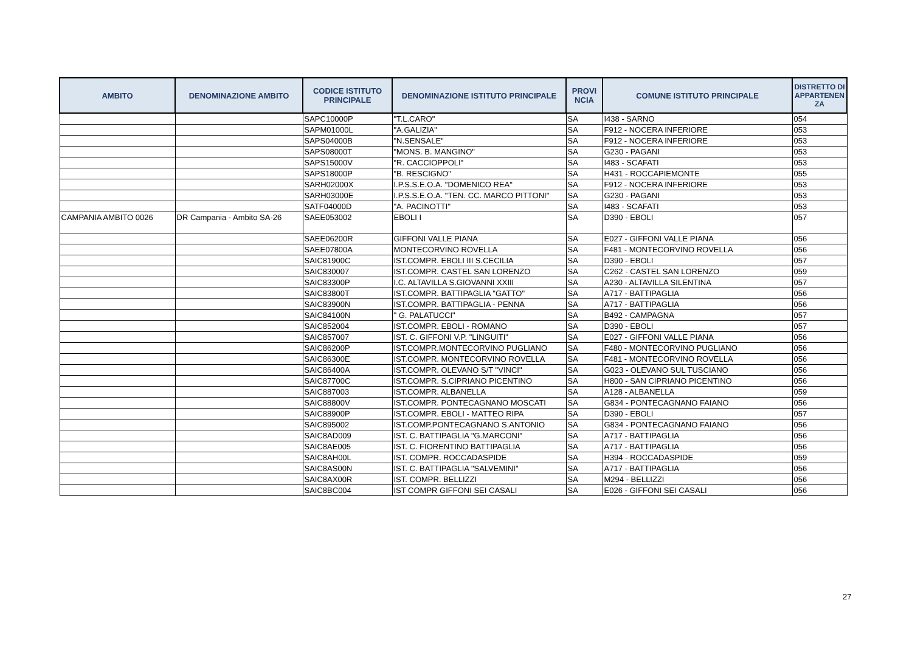| AMBITO | DENOMINAZIONE AMBITO | CODICE ISTITUTO PRINCIPALE | DENOMINAZIONE ISTITUTO PRINCIPALE | PROVI NCIA | COMUNE ISTITUTO PRINCIPALE | DISTRETTO DI APPARTENEN ZA |
| --- | --- | --- | --- | --- | --- | --- |
| | | SAPC10000P | "T.L.CARO" | SA | I438 - SARNO | 054 |
| | | SAPM01000L | "A.GALIZIA" | SA | F912 - NOCERA INFERIORE | 053 |
| | | SAPS04000B | "N.SENSALE" | SA | F912 - NOCERA INFERIORE | 053 |
| | | SAPS08000T | "MONS. B. MANGINO" | SA | G230 - PAGANI | 053 |
| | | SAPS15000V | "R. CACCIOPPOLI" | SA | I483 - SCAFATI | 053 |
| | | SAPS18000P | "B. RESCIGNO" | SA | H431 - ROCCAPIEMONTE | 055 |
| | | SARH02000X | I.P.S.S.E.O.A. "DOMENICO REA" | SA | F912 - NOCERA INFERIORE | 053 |
| | | SARH03000E | I.P.S.S.E.O.A. "TEN. CC. MARCO PITTONI" | SA | G230 - PAGANI | 053 |
| | | SATF04000D | "A. PACINOTTI" | SA | I483 - SCAFATI | 053 |
| CAMPANIA AMBITO 0026 | DR Campania - Ambito SA-26 | SAEE053002 | EBOLI I | SA | D390 - EBOLI | 057 |
| | | SAEE06200R | GIFFONI VALLE PIANA | SA | E027 - GIFFONI VALLE PIANA | 056 |
| | | SAEE07800A | MONTECORVINO ROVELLA | SA | F481 - MONTECORVINO ROVELLA | 056 |
| | | SAIC81900C | IST.COMPR. EBOLI III S.CECILIA | SA | D390 - EBOLI | 057 |
| | | SAIC830007 | IST.COMPR. CASTEL SAN LORENZO | SA | C262 - CASTEL SAN LORENZO | 059 |
| | | SAIC83300P | I.C. ALTAVILLA S.GIOVANNI XXIII | SA | A230 - ALTAVILLA SILENTINA | 057 |
| | | SAIC83800T | IST.COMPR. BATTIPAGLIA "GATTO" | SA | A717 - BATTIPAGLIA | 056 |
| | | SAIC83900N | IST.COMPR. BATTIPAGLIA - PENNA | SA | A717 - BATTIPAGLIA | 056 |
| | | SAIC84100N | " G. PALATUCCI" | SA | B492 - CAMPAGNA | 057 |
| | | SAIC852004 | IST.COMPR. EBOLI - ROMANO | SA | D390 - EBOLI | 057 |
| | | SAIC857007 | IST. C. GIFFONI V.P. "LINGUITI" | SA | E027 - GIFFONI VALLE PIANA | 056 |
| | | SAIC86200P | IST.COMPR.MONTECORVINO PUGLIANO | SA | F480 - MONTECORVINO PUGLIANO | 056 |
| | | SAIC86300E | IST.COMPR. MONTECORVINO ROVELLA | SA | F481 - MONTECORVINO ROVELLA | 056 |
| | | SAIC86400A | IST.COMPR. OLEVANO S/T "VINCI" | SA | G023 - OLEVANO SUL TUSCIANO | 056 |
| | | SAIC87700C | IST.COMPR. S.CIPRIANO PICENTINO | SA | H800 - SAN CIPRIANO PICENTINO | 056 |
| | | SAIC887003 | IST.COMPR. ALBANELLA | SA | A128 - ALBANELLA | 059 |
| | | SAIC88800V | IST.COMPR. PONTECAGNANO MOSCATI | SA | G834 - PONTECAGNANO FAIANO | 056 |
| | | SAIC88900P | IST.COMPR. EBOLI - MATTEO RIPA | SA | D390 - EBOLI | 057 |
| | | SAIC895002 | IST.COMP.PONTECAGNANO S.ANTONIO | SA | G834 - PONTECAGNANO FAIANO | 056 |
| | | SAIC8AD009 | IST. C. BATTIPAGLIA "G.MARCONI" | SA | A717 - BATTIPAGLIA | 056 |
| | | SAIC8AE005 | IST. C. FIORENTINO BATTIPAGLIA | SA | A717 - BATTIPAGLIA | 056 |
| | | SAIC8AH00L | IST. COMPR. ROCCADASPIDE | SA | H394 - ROCCADASPIDE | 059 |
| | | SAIC8AS00N | IST. C. BATTIPAGLIA "SALVEMINI" | SA | A717 - BATTIPAGLIA | 056 |
| | | SAIC8AX00R | IST. COMPR. BELLIZZI | SA | M294 - BELLIZZI | 056 |
| | | SAIC8BC004 | IST COMPR GIFFONI SEI CASALI | SA | E026 - GIFFONI SEI CASALI | 056 |
27